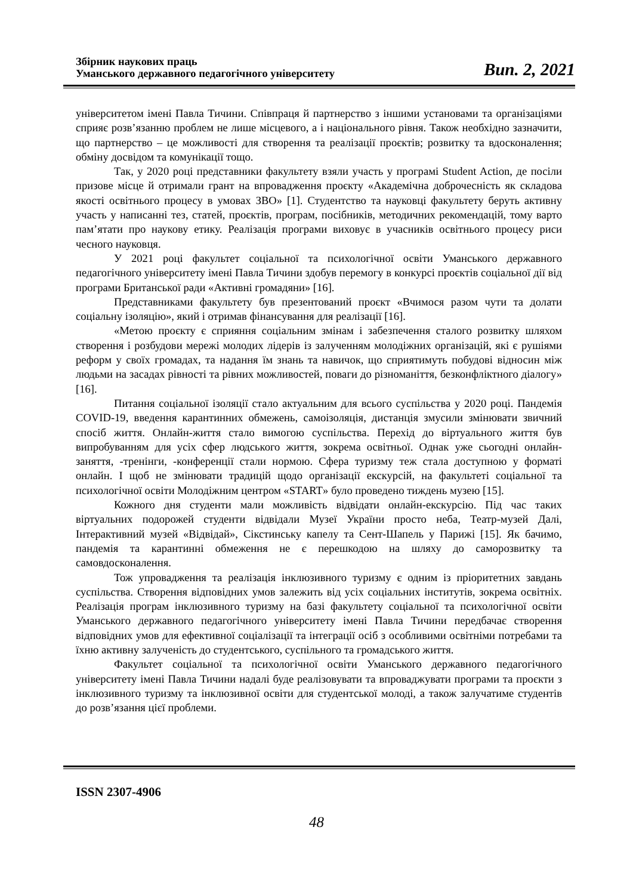Збірник наукових праць
Уманського державного педагогічного університету
Вип. 2, 2021
університетом імені Павла Тичини. Співпраця й партнерство з іншими установами та організаціями сприяє розв’язанню проблем не лише місцевого, а і національного рівня. Також необхідно зазначити, що партнерство – це можливості для створення та реалізації проєктів; розвитку та вдосконалення; обміну досвідом та комунікації тощо.
Так, у 2020 році представники факультету взяли участь у програмі Student Action, де посіли призове місце й отримали грант на впровадження проєкту «Академічна доброчесність як складова якості освітнього процесу в умовах ЗВО» [1]. Студентство та науковці факультету беруть активну участь у написанні тез, статей, проєктів, програм, посібників, методичних рекомендацій, тому варто пам’ятати про наукову етику. Реалізація програми виховує в учасників освітнього процесу риси чесного науковця.
У 2021 році факультет соціальної та психологічної освіти Уманського державного педагогічного університету імені Павла Тичини здобув перемогу в конкурсі проєктів соціальної дії від програми Британської ради «Активні громадяни» [16].
Представниками факультету був презентований проєкт «Вчимося разом чути та долати соціальну ізоляцію», який і отримав фінансування для реалізації [16].
«Метою проєкту є сприяння соціальним змінам і забезпечення сталого розвитку шляхом створення і розбудови мережі молодих лідерів із залученням молодіжних організацій, які є рушіями реформ у своїх громадах, та надання їм знань та навичок, що сприятимуть побудові відносин між людьми на засадах рівності та рівних можливостей, поваги до різноманіття, безконфліктного діалогу» [16].
Питання соціальної ізоляції стало актуальним для всього суспільства у 2020 році. Пандемія COVID-19, введення карантинних обмежень, самоізоляція, дистанція змусили змінювати звичний спосіб життя. Онлайн-життя стало вимогою суспільства. Перехід до віртуального життя був випробуванням для усіх сфер людського життя, зокрема освітньої. Однак уже сьогодні онлайн-заняття, -тренінги, -конференції стали нормою. Сфера туризму теж стала доступною у форматі онлайн. І щоб не змінювати традицій щодо організації екскурсій, на факультеті соціальної та психологічної освіти Молодіжним центром «START» було проведено тиждень музею [15].
Кожного дня студенти мали можливість відвідати онлайн-екскурсію. Під час таких віртуальних подорожей студенти відвідали Музеї України просто неба, Театр-музей Далі, Інтерактивний музей «Відвідай», Сікстинську капелу та Сент-Шапель у Парижі [15]. Як бачимо, пандемія та карантинні обмеження не є перешкодою на шляху до саморозвитку та самовдосконалення.
Тож упровадження та реалізація інклюзивного туризму є одним із пріоритетних завдань суспільства. Створення відповідних умов залежить від усіх соціальних інститутів, зокрема освітніх. Реалізація програм інклюзивного туризму на базі факультету соціальної та психологічної освіти Уманського державного педагогічного університету імені Павла Тичини передбачає створення відповідних умов для ефективної соціалізації та інтеграції осіб з особливими освітніми потребами та їхню активну залученість до студентського, суспільного та громадського життя.
Факультет соціальної та психологічної освіти Уманського державного педагогічного університету імені Павла Тичини надалі буде реалізовувати та впроваджувати програми та проєкти з інклюзивного туризму та інклюзивної освіти для студентської молоді, а також залучатиме студентів до розв’язання цієї проблеми.
ISSN 2307-4906
48